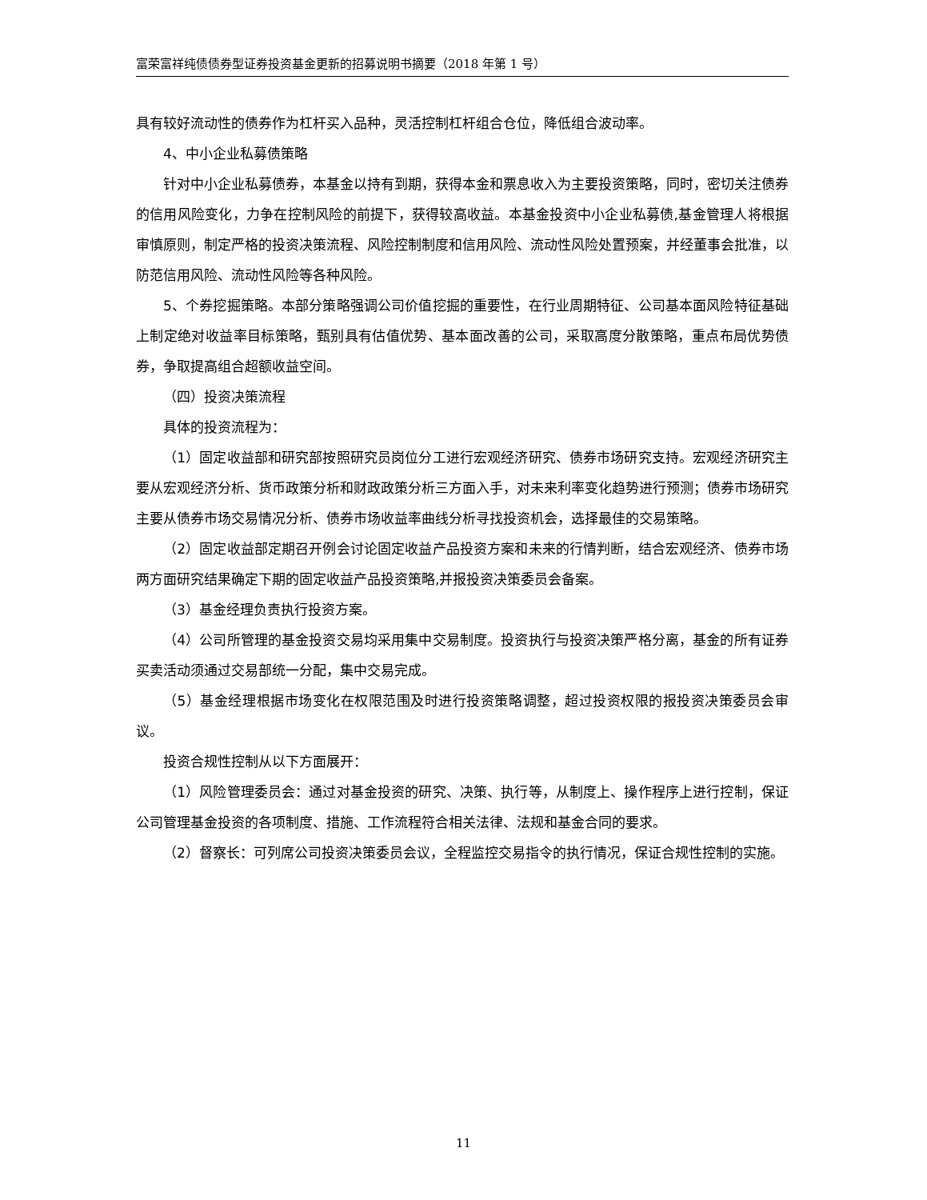富荣富祥纯债债券型证券投资基金更新的招募说明书摘要（2018 年第 1 号）
具有较好流动性的债券作为杠杆买入品种，灵活控制杠杆组合仓位，降低组合波动率。
4、中小企业私募债策略
针对中小企业私募债券，本基金以持有到期，获得本金和票息收入为主要投资策略，同时，密切关注债券的信用风险变化，力争在控制风险的前提下，获得较高收益。本基金投资中小企业私募债,基金管理人将根据审慎原则，制定严格的投资决策流程、风险控制制度和信用风险、流动性风险处置预案，并经董事会批准，以防范信用风险、流动性风险等各种风险。
5、个券挖掘策略。本部分策略强调公司价值挖掘的重要性，在行业周期特征、公司基本面风险特征基础上制定绝对收益率目标策略，甄别具有估值优势、基本面改善的公司，采取高度分散策略，重点布局优势债券，争取提高组合超额收益空间。
（四）投资决策流程
具体的投资流程为：
（1）固定收益部和研究部按照研究员岗位分工进行宏观经济研究、债券市场研究支持。宏观经济研究主要从宏观经济分析、货币政策分析和财政政策分析三方面入手，对未来利率变化趋势进行预测；债券市场研究主要从债券市场交易情况分析、债券市场收益率曲线分析寻找投资机会，选择最佳的交易策略。
（2）固定收益部定期召开例会讨论固定收益产品投资方案和未来的行情判断，结合宏观经济、债券市场两方面研究结果确定下期的固定收益产品投资策略,并报投资决策委员会备案。
（3）基金经理负责执行投资方案。
（4）公司所管理的基金投资交易均采用集中交易制度。投资执行与投资决策严格分离，基金的所有证券买卖活动须通过交易部统一分配，集中交易完成。
（5）基金经理根据市场变化在权限范围及时进行投资策略调整，超过投资权限的报投资决策委员会审议。
投资合规性控制从以下方面展开：
（1）风险管理委员会：通过对基金投资的研究、决策、执行等，从制度上、操作程序上进行控制，保证公司管理基金投资的各项制度、措施、工作流程符合相关法律、法规和基金合同的要求。
（2）督察长：可列席公司投资决策委员会议，全程监控交易指令的执行情况，保证合规性控制的实施。
11